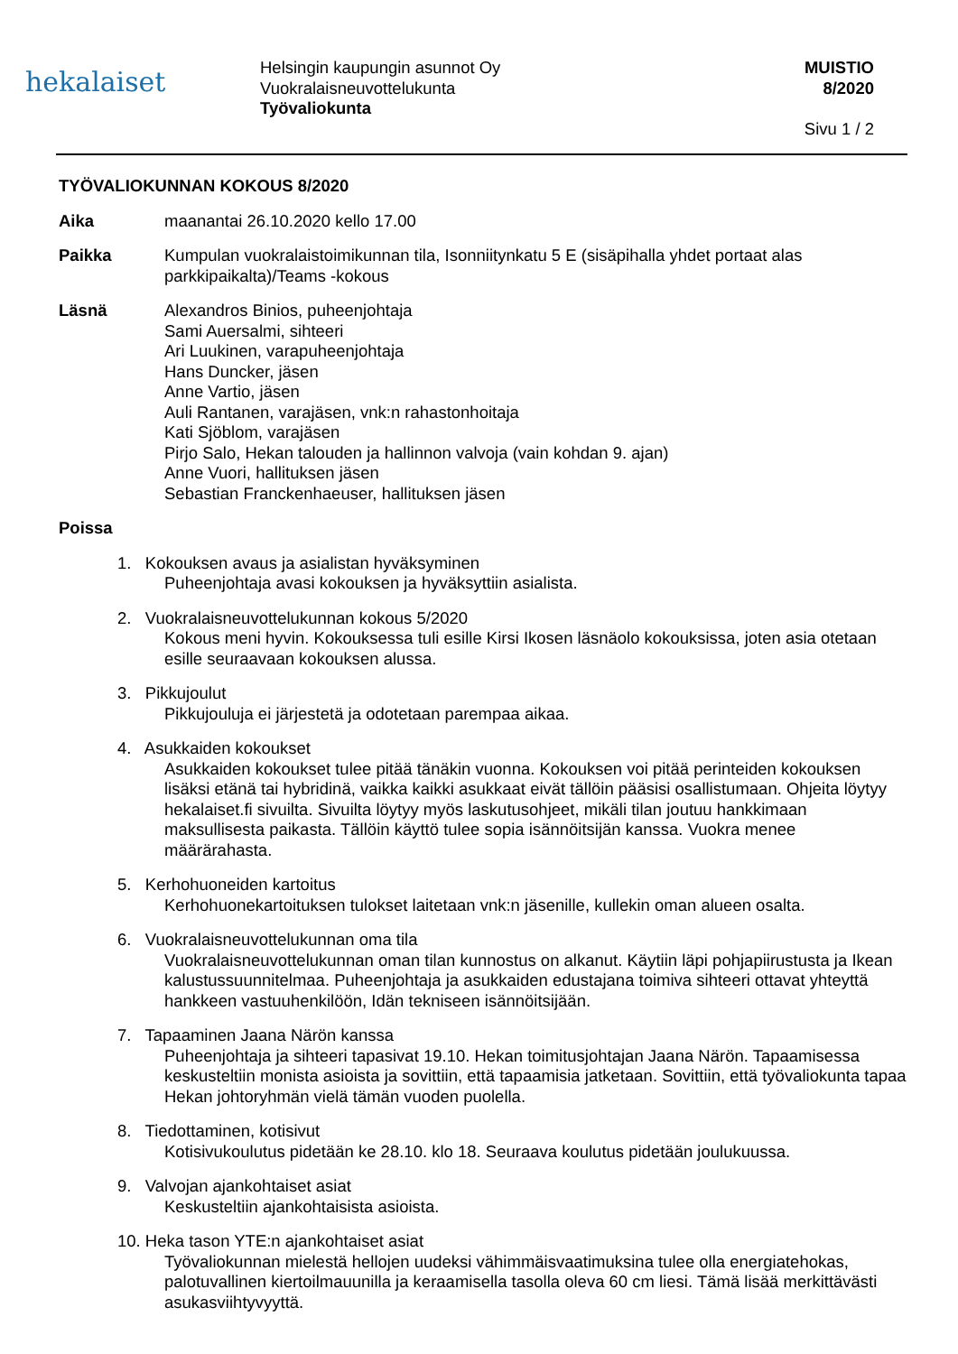hekalaiset
Helsingin kaupungin asunnot Oy
Vuokralaisneuvottelukunta
Työvaliokunta
MUISTIO
8/2020
Sivu 1 / 2
TYÖVALIOKUNNAN KOKOUS 8/2020
Aika maanantai 26.10.2020 kello 17.00
Paikka Kumpulan vuokralaistoimikunnan tila, Isonniitynkatu 5 E (sisäpihalla yhdet portaat alas parkkipaikalta)/Teams -kokous
Läsnä Alexandros Binios, puheenjohtaja
Sami Auersalmi, sihteeri
Ari Luukinen, varapuheenjohtaja
Hans Duncker, jäsen
Anne Vartio, jäsen
Auli Rantanen, varajäsen, vnk:n rahastonhoitaja
Kati Sjöblom, varajäsen
Pirjo Salo, Hekan talouden ja hallinnon valvoja (vain kohdan 9. ajan)
Anne Vuori, hallituksen jäsen
Sebastian Franckenhaeuser, hallituksen jäsen
Poissa
1. Kokouksen avaus ja asialistan hyväksyminen
Puheenjohtaja avasi kokouksen ja hyväksyttiin asialista.
2. Vuokralaisneuvottelukunnan kokous 5/2020
Kokous meni hyvin. Kokouksessa tuli esille Kirsi Ikosen läsnäolo kokouksissa, joten asia otetaan esille seuraavaan kokouksen alussa.
3. Pikkujoulut
Pikkujouluja ei järjestetä ja odotetaan parempaa aikaa.
4. Asukkaiden kokoukset
Asukkaiden kokoukset tulee pitää tänäkin vuonna. Kokouksen voi pitää perinteiden kokouksen lisäksi etänä tai hybridinä, vaikka kaikki asukkaat eivät tällöin pääsisi osallistumaan. Ohjeita löytyy hekalaiset.fi sivuilta. Sivuilta löytyy myös laskutusohjeet, mikäli tilan joutuu hankkimaan maksullisesta paikasta. Tällöin käyttö tulee sopia isännöitsijän kanssa. Vuokra menee määrärahasta.
5. Kerhohuoneiden kartoitus
Kerhohuonekartoituksen tulokset laitetaan vnk:n jäsenille, kullekin oman alueen osalta.
6. Vuokralaisneuvottelukunnan oma tila
Vuokralaisneuvottelukunnan oman tilan kunnostus on alkanut. Käytiin läpi pohjapiirustusta ja Ikean kalustussuunnitelmaa. Puheenjohtaja ja asukkaiden edustajana toimiva sihteeri ottavat yhteyttä hankkeen vastuuhenkilöön, Idän tekniseen isännöitsijään.
7. Tapaaminen Jaana Närön kanssa
Puheenjohtaja ja sihteeri tapasivat 19.10. Hekan toimitusjohtajan Jaana Närön. Tapaamisessa keskusteltiin monista asioista ja sovittiin, että tapaamisia jatketaan. Sovittiin, että työvaliokunta tapaa Hekan johtoryhmän vielä tämän vuoden puolella.
8. Tiedottaminen, kotisivut
Kotisivukoulutus pidetään ke 28.10. klo 18. Seuraava koulutus pidetään joulukuussa.
9. Valvojan ajankohtaiset asiat
Keskusteltiin ajankohtaisista asioista.
10. Heka tason YTE:n ajankohtaiset asiat
Työvaliokunnan mielestä hellojen uudeksi vähimmäisvaatimuksina tulee olla energiatehokas, palotuvallinen kiertoilmauunilla ja keraamisella tasolla oleva 60 cm liesi. Tämä lisää merkittävästi asukasviihtyvyyttä.